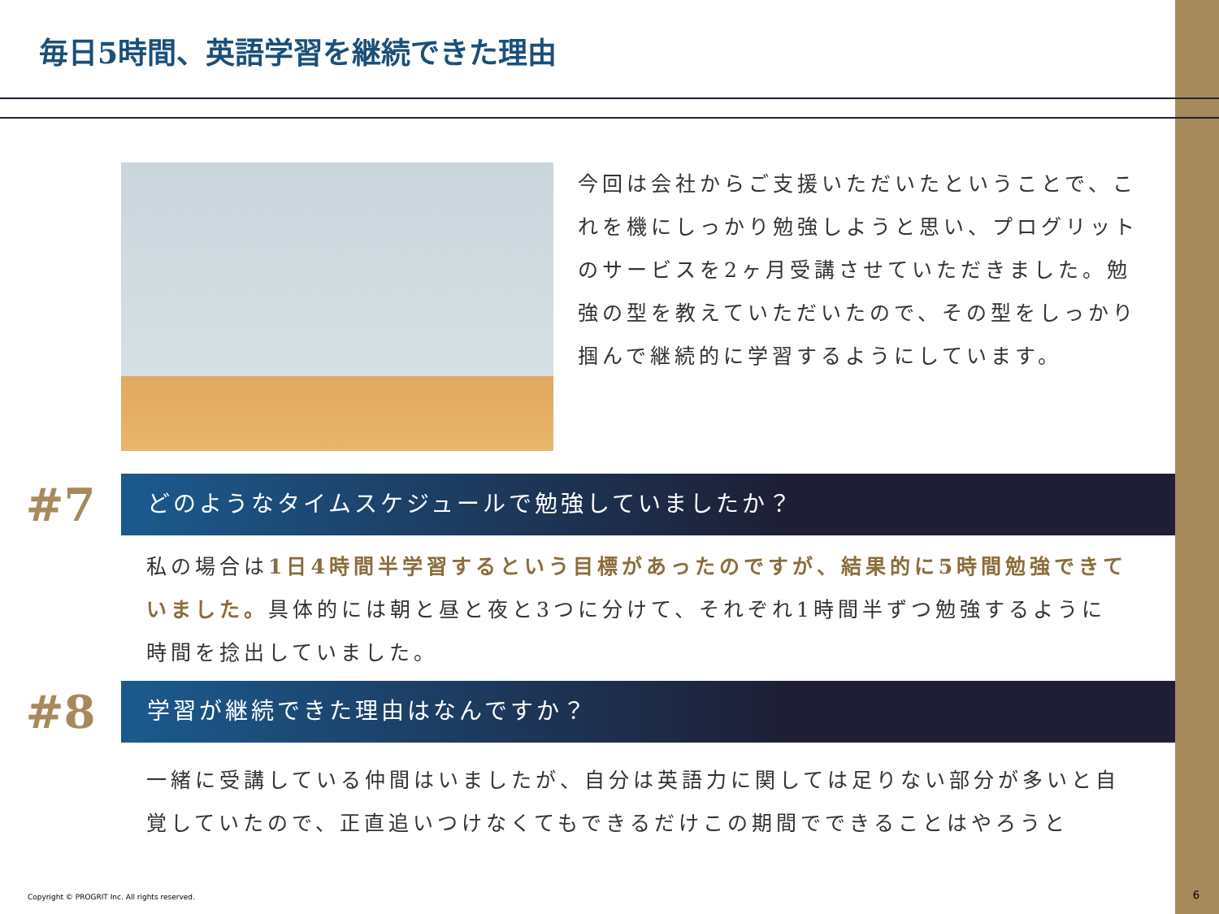毎日5時間、英語学習を継続できた理由
今回は会社からご支援いただいたということで、これを機にしっかり勉強しようと思い、プログリットのサービスを2ヶ月受講させていただきました。勉強の型を教えていただいたので、その型をしっかり掴んで継続的に学習するようにしています。
#7
どのようなタイムスケジュールで勉強していましたか？
私の場合は1日4時間半学習するという目標があったのですが、結果的に5時間勉強できていました。具体的には朝と昼と夜と3つに分けて、それぞれ1時間半ずつ勉強するように時間を捻出していました。
#8
学習が継続できた理由はなんですか？
一緒に受講している仲間はいましたが、自分は英語力に関しては足りない部分が多いと自覚していたので、正直追いつけなくてもできるだけこの期間でできることはやろうと
Copyright © PROGRIT Inc. All rights reserved.
6